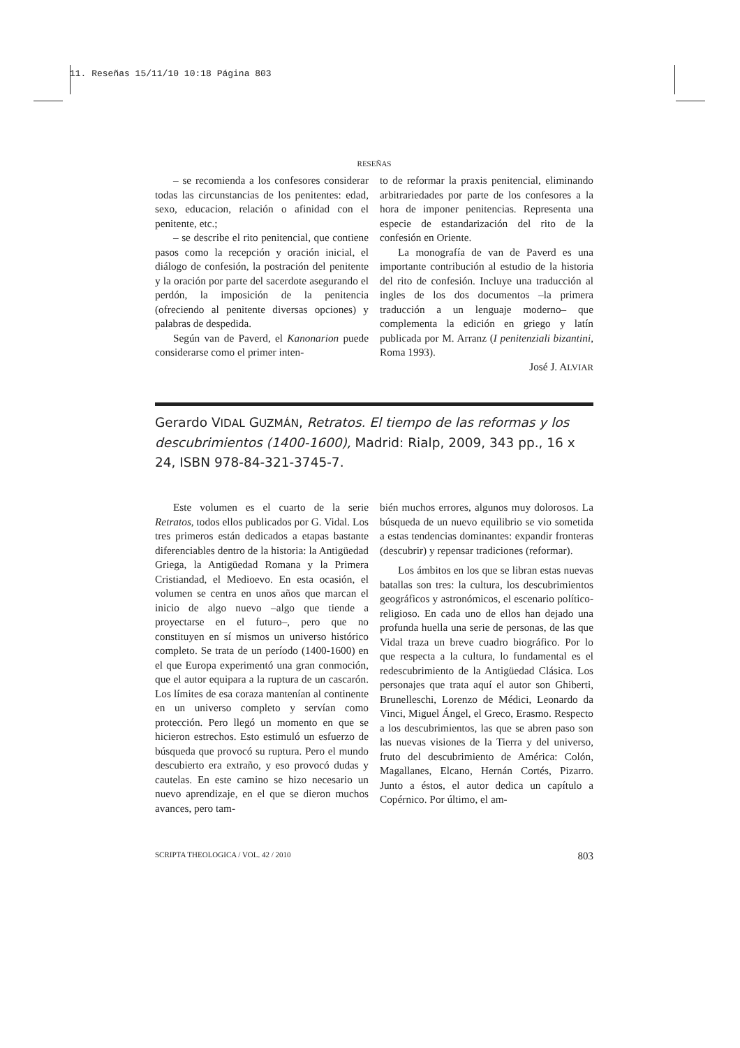11. Reseñas 15/11/10 10:18 Página 803
RESEÑAS
– se recomienda a los confesores considerar todas las circunstancias de los penitentes: edad, sexo, educacion, relación o afinidad con el penitente, etc.;
– se describe el rito penitencial, que contiene pasos como la recepción y oración inicial, el diálogo de confesión, la postración del penitente y la oración por parte del sacerdote asegurando el perdón, la imposición de la penitencia (ofreciendo al penitente diversas opciones) y palabras de despedida.
Según van de Paverd, el Kanonarion puede considerarse como el primer inten-
to de reformar la praxis penitencial, eliminando arbitrariedades por parte de los confesores a la hora de imponer penitencias. Representa una especie de estandarización del rito de la confesión en Oriente.
La monografía de van de Paverd es una importante contribución al estudio de la historia del rito de confesión. Incluye una traducción al ingles de los dos documentos –la primera traducción a un lenguaje moderno– que complementa la edición en griego y latín publicada por M. Arranz (I penitenziali bizantini, Roma 1993).
José J. ALVIAR
Gerardo VIDAL GUZMÁN, Retratos. El tiempo de las reformas y los descubrimientos (1400-1600), Madrid: Rialp, 2009, 343 pp., 16 x 24, ISBN 978-84-321-3745-7.
Este volumen es el cuarto de la serie Retratos, todos ellos publicados por G. Vidal. Los tres primeros están dedicados a etapas bastante diferenciables dentro de la historia: la Antigüedad Griega, la Antigüedad Romana y la Primera Cristiandad, el Medioevo. En esta ocasión, el volumen se centra en unos años que marcan el inicio de algo nuevo –algo que tiende a proyectarse en el futuro–, pero que no constituyen en sí mismos un universo histórico completo. Se trata de un período (1400-1600) en el que Europa experimentó una gran conmoción, que el autor equipara a la ruptura de un cascarón. Los límites de esa coraza mantenían al continente en un universo completo y servían como protección. Pero llegó un momento en que se hicieron estrechos. Esto estimuló un esfuerzo de búsqueda que provocó su ruptura. Pero el mundo descubierto era extraño, y eso provocó dudas y cautelas. En este camino se hizo necesario un nuevo aprendizaje, en el que se dieron muchos avances, pero tam-
bién muchos errores, algunos muy dolorosos. La búsqueda de un nuevo equilibrio se vio sometida a estas tendencias dominantes: expandir fronteras (descubrir) y repensar tradiciones (reformar).
Los ámbitos en los que se libran estas nuevas batallas son tres: la cultura, los descubrimientos geográficos y astronómicos, el escenario político-religioso. En cada uno de ellos han dejado una profunda huella una serie de personas, de las que Vidal traza un breve cuadro biográfico. Por lo que respecta a la cultura, lo fundamental es el redescubrimiento de la Antigüedad Clásica. Los personajes que trata aquí el autor son Ghiberti, Brunelleschi, Lorenzo de Médici, Leonardo da Vinci, Miguel Ángel, el Greco, Erasmo. Respecto a los descubrimientos, las que se abren paso son las nuevas visiones de la Tierra y del universo, fruto del descubrimiento de América: Colón, Magallanes, Elcano, Hernán Cortés, Pizarro. Junto a éstos, el autor dedica un capítulo a Copérnico. Por último, el am-
SCRIPTA THEOLOGICA / VOL. 42 / 2010 803